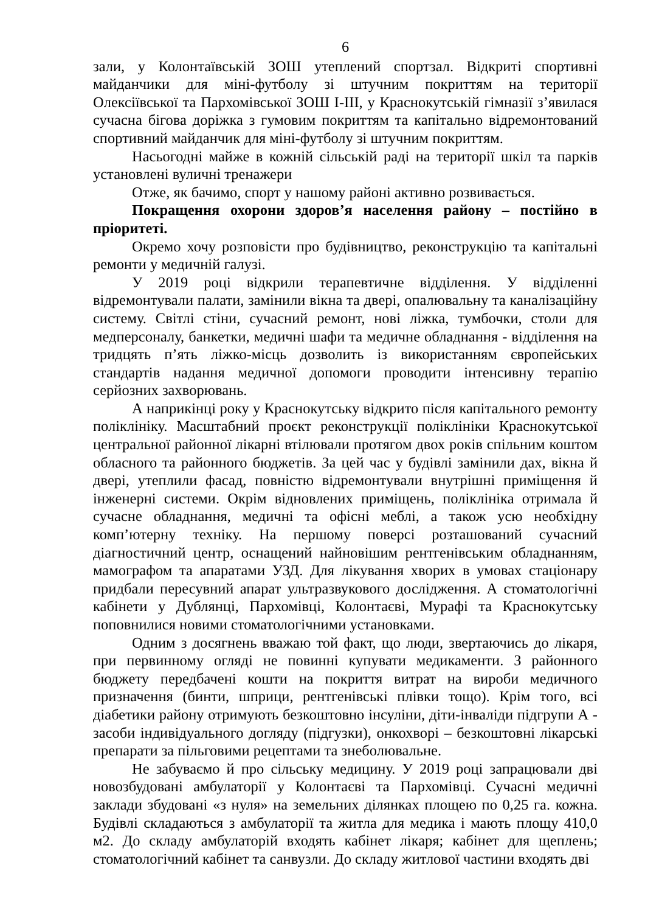6
зали, у Колонтаївській ЗОШ утеплений спортзал. Відкриті спортивні майданчики для міні-футболу зі штучним покриттям на території Олексіївської та Пархомівської ЗОШ І-ІІІ, у Краснокутській гімназії з’явилася сучасна бігова доріжка з гумовим покриттям та капітально відремонтований спортивний майданчик для міні-футболу зі штучним покриттям.
Насьогодні майже в кожній сільській раді на території шкіл та парків установлені вуличні тренажери
Отже, як бачимо, спорт у нашому районі активно розвивається.
Покращення охорони здоров’я населення району – постійно в пріоритеті.
Окремо хочу розповісти про будівництво, реконструкцію та капітальні ремонти у медичній галузі.
У 2019 році відкрили терапевтичне відділення. У відділенні відремонтували палати, замінили вікна та двері, опалювальну та каналізаційну систему. Світлі стіни, сучасний ремонт, нові ліжка, тумбочки, столи для медперсоналу, банкетки, медичні шафи та медичне обладнання - відділення на тридцять п’ять ліжко-місць дозволить із використанням європейських стандартів надання медичної допомоги проводити інтенсивну терапію серйозних захворювань.
А наприкінці року у Краснокутську відкрито після капітального ремонту поліклініку. Масштабний проєкт реконструкції поліклініки Краснокутської центральної районної лікарні втілювали протягом двох років спільним коштом обласного та районного бюджетів. За цей час у будівлі замінили дах, вікна й двері, утеплили фасад, повністю відремонтували внутрішні приміщення й інженерні системи. Окрім відновлених приміщень, поліклініка отримала й сучасне обладнання, медичні та офісні меблі, а також усю необхідну комп’ютерну техніку. На першому поверсі розташований сучасний діагностичний центр, оснащений найновішим рентгенівським обладнанням, мамографом та апаратами УЗД. Для лікування хворих в умовах стаціонару придбали пересувний апарат ультразвукового дослідження. А стоматологічні кабінети у Дублянці, Пархомівці, Колонтаєві, Мурафі та Краснокутську поповнилися новими стоматологічними установками.
Одним з досягнень вважаю той факт, що люди, звертаючись до лікаря, при первинному огляді не повинні купувати медикаменти. З районного бюджету передбачені кошти на покриття витрат на вироби медичного призначення (бинти, шприци, рентгенівські плівки тощо). Крім того, всі діабетики району отримують безкоштовно інсуліни, діти-інваліди підгрупи А - засоби індивідуального догляду (підгузки), онкохворі – безкоштовні лікарські препарати за пільговими рецептами та знеболювальне.
Не забуваємо й про сільську медицину. У 2019 році запрацювали дві новозбудовані амбулаторії у Колонтаєві та Пархомівці. Сучасні медичні заклади збудовані «з нуля» на земельних ділянках площею по 0,25 га. кожна. Будівлі складаються з амбулаторії та житла для медика і мають площу 410,0 м2. До складу амбулаторій входять кабінет лікаря; кабінет для щеплень; стоматологічний кабінет та санвузли. До складу житлової частини входять дві